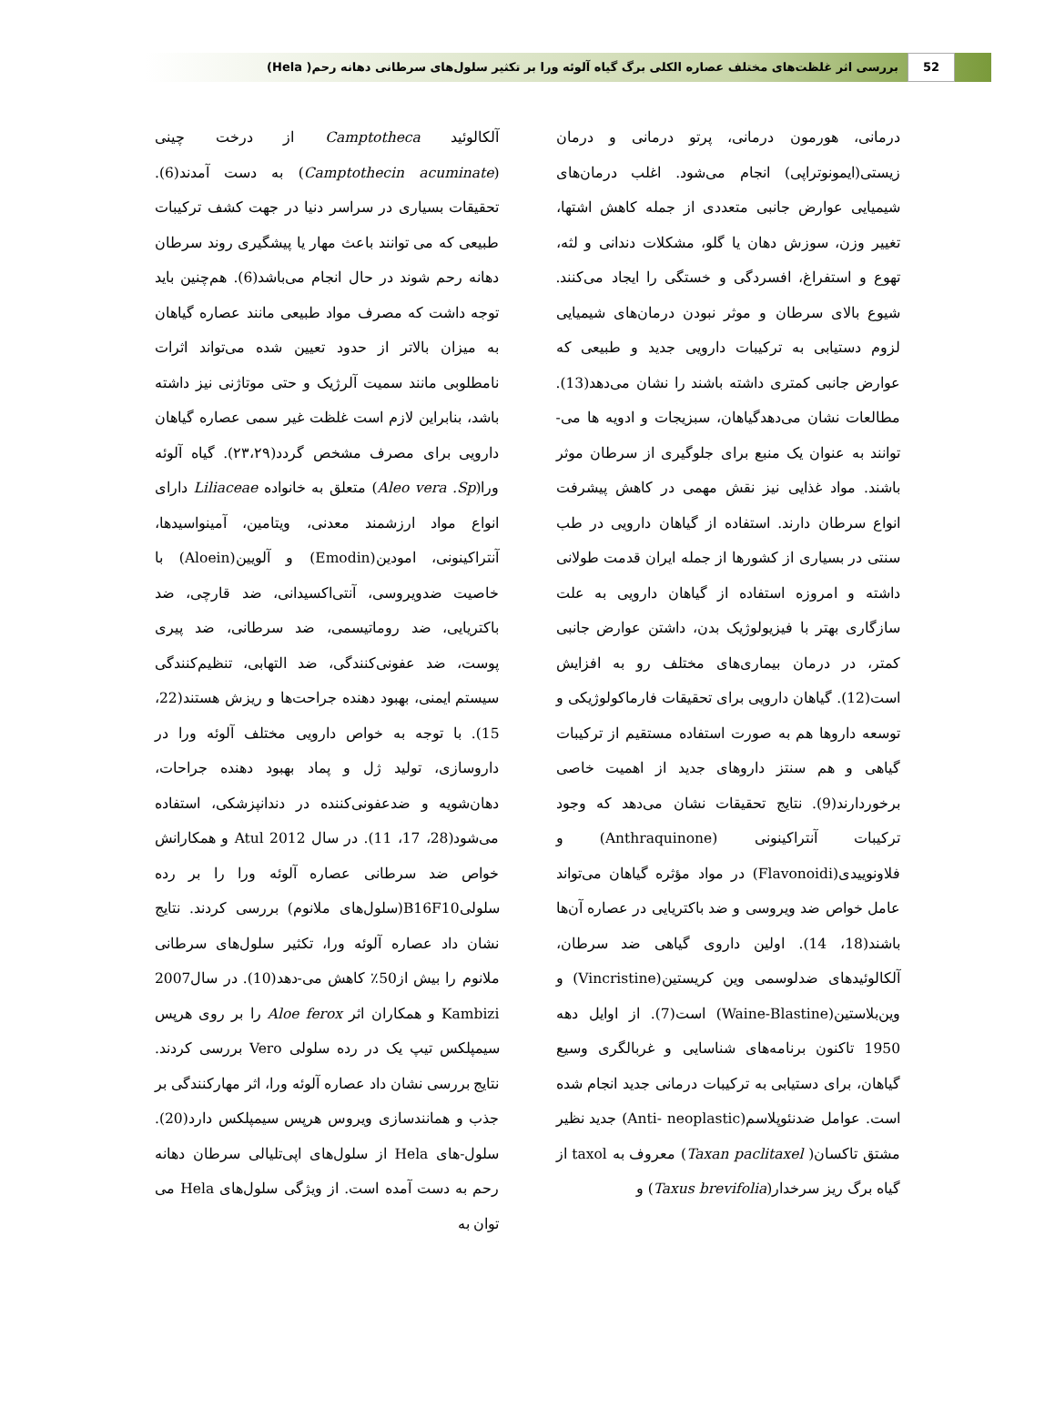52
بررسی اثر غلظت‌های مختلف عصاره الکلی برگ گیاه آلوئه ورا بر تکثیر سلول‌های سرطانی دهانه رحم( Hela)
درمانی، هورمون درمانی، پرتو درمانی و درمان زیستی(ایمونوتراپی) انجام می‌شود. اغلب درمان‌های شیمیایی عوارض جانبی متعددی از جمله کاهش اشتها، تغییر وزن، سوزش دهان یا گلو، مشکلات دندانی و لثه، تهوع و استفراغ، افسردگی و خستگی را ایجاد می‌کنند. شیوع بالای سرطان و موثر نبودن درمان‌های شیمیایی لزوم دستیابی به ترکیبات دارویی جدید و طبیعی که عوارض جانبی کمتری داشته باشند را نشان می‌دهد(13). مطالعات نشان می‌دهدگیاهان، سبزیجات و ادویه ها می-توانند به عنوان یک منبع برای جلوگیری از سرطان موثر باشند. مواد غذایی نیز نقش مهمی در کاهش پیشرفت انواع سرطان دارند. استفاده از گیاهان دارویی در طب سنتی در بسیاری از کشورها از جمله ایران قدمت طولانی داشته و امروزه استفاده از گیاهان دارویی به علت سازگاری بهتر با فیزیولوژیک بدن، داشتن عوارض جانبی کمتر، در درمان بیماری‌های مختلف رو به افزایش است(12). گیاهان دارویی برای تحقیقات فارماکولوژیکی و توسعه داروها هم به صورت استفاده مستقیم از ترکیبات گیاهی و هم سنتز داروهای جدید از اهمیت خاصی برخوردارند(9). نتایج تحقیقات نشان می‌دهد که وجود ترکیبات آنتراکینونی (Anthraquinone) و فلاونوییدی(Flavonoidi) در مواد مؤثره گیاهان می‌تواند عامل خواص ضد ویروسی و ضد باکتریایی در عصاره آن‌ها باشند(18، 14). اولین داروی گیاهی ضد سرطان، آلکالوئیدهای ضدلوسمی وین کریستین(Vincristine) و وین‌بلاستین(Waine-Blastine) است(7). از اوایل دهه 1950 تاکنون برنامه‌های شناسایی و غربالگری وسیع گیاهان، برای دستیابی به ترکیبات درمانی جدید انجام شده است. عوامل ضدنئوپلاسم(Anti- neoplastic) جدید نظیر مشتق تاکسان( Taxan paclitaxel) معروف به taxol از گیاه برگ ریز سرخدار(Taxus brevifolia) و
آلکالوئید Camptotheca از درخت چینی (Camptothecin acuminate) به دست آمدند(6). تحقیقات بسیاری در سراسر دنیا در جهت کشف ترکیبات طبیعی که می توانند باعث مهار یا پیشگیری روند سرطان دهانه رحم شوند در حال انجام می‌باشد(6). هم‌چنین باید توجه داشت که مصرف مواد طبیعی مانند عصاره گیاهان به میزان بالاتر از حدود تعیین شده می‌تواند اثرات نامطلوبی مانند سمیت آلرژیک و حتی موتاژنی نیز داشته باشد، بنابراین لازم است غلظت غیر سمی عصاره گیاهان دارویی برای مصرف مشخص گردد(۲۳،۲۹). گیاه آلوئه ورا(Aleo vera .Sp) متعلق به خانواده Liliaceae دارای انواع مواد ارزشمند معدنی، ویتامین، آمینواسیدها، آنتراکینونی، امودین(Emodin) و آلویین(Aloein) با خاصیت ضدویروسی، آنتی‌اکسیدانی، ضد قارچی، ضد باکتریایی، ضد روماتیسمی، ضد سرطانی، ضد پیری پوست، ضد عفونی‌کنندگی، ضد التهابی، تنظیم‌کنندگی سیستم ایمنی، بهبود دهنده جراحت‌ها و ریزش هستند(22، 15). با توجه به خواص دارویی مختلف آلوئه ورا در داروسازی، تولید ژل و پماد بهبود دهنده جراحات، دهان‌شویه و ضدعفونی‌کننده در دندانپزشکی، استفاده می‌شود(28، 17، 11). در سال 2012 Atul و همکارانش خواص ضد سرطانی عصاره آلوئه ورا را بر رده سلولیB16F10(سلول‌های ملانوم) بررسی کردند. نتایج نشان داد عصاره آلوئه ورا، تکثیر سلول‌های سرطانی ملانوم را بیش از50٪ کاهش می-دهد(10). در سال2007 Kambizi و همکاران اثر Aloe ferox را بر روی هرپس سیمپلکس تیپ یک در رده سلولی Vero بررسی کردند. نتایج بررسی نشان داد عصاره آلوئه ورا، اثر مهارکنندگی بر جذب و همانندسازی ویروس هرپس سیمپلکس دارد(20). سلول-های Hela از سلول‌های اپی‌تلیالی سرطان دهانه رحم به دست آمده است. از ویژگی سلول‌های Hela می توان به